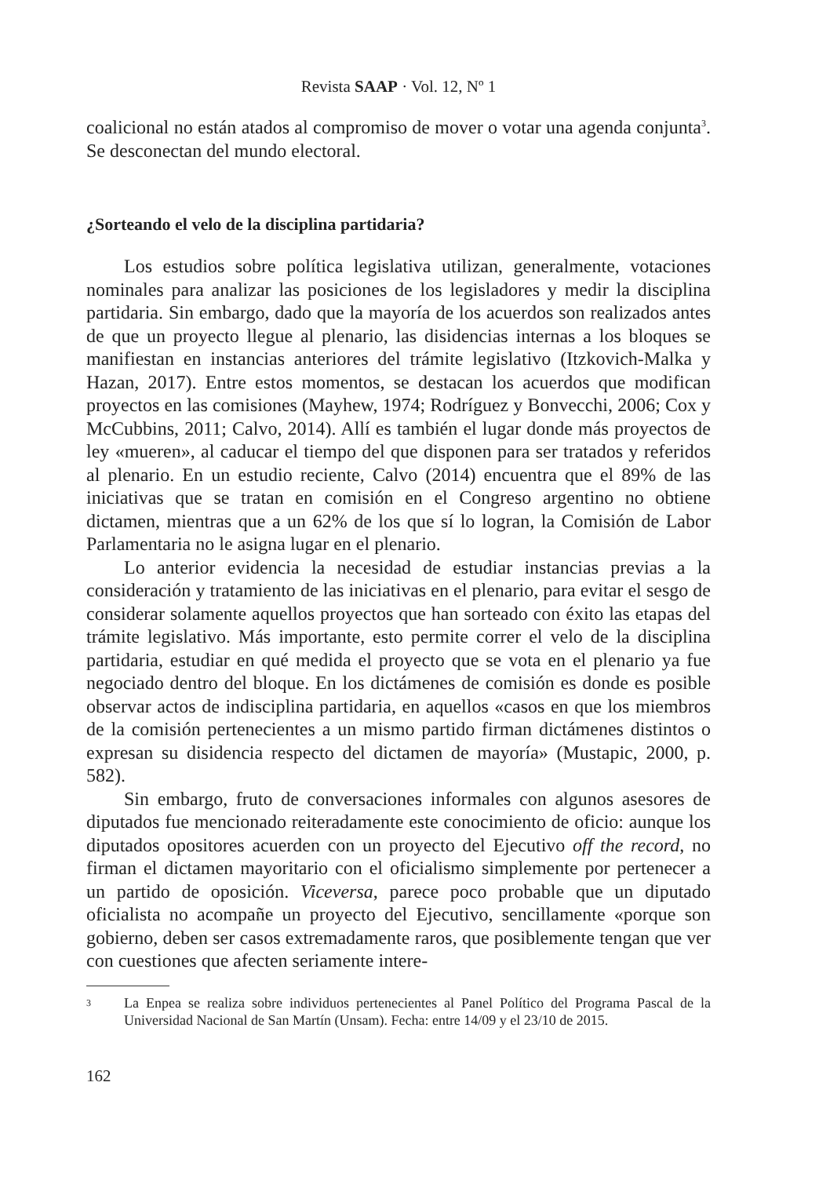Revista SAAP · Vol. 12, Nº 1
coalicional no están atados al compromiso de mover o votar una agenda conjunta<sup>3</sup>. Se desconectan del mundo electoral.
¿Sorteando el velo de la disciplina partidaria?
Los estudios sobre política legislativa utilizan, generalmente, votaciones nominales para analizar las posiciones de los legisladores y medir la disciplina partidaria. Sin embargo, dado que la mayoría de los acuerdos son realizados antes de que un proyecto llegue al plenario, las disidencias internas a los bloques se manifiestan en instancias anteriores del trámite legislativo (Itzkovich-Malka y Hazan, 2017). Entre estos momentos, se destacan los acuerdos que modifican proyectos en las comisiones (Mayhew, 1974; Rodríguez y Bonvecchi, 2006; Cox y McCubbins, 2011; Calvo, 2014). Allí es también el lugar donde más proyectos de ley «mueren», al caducar el tiempo del que disponen para ser tratados y referidos al plenario. En un estudio reciente, Calvo (2014) encuentra que el 89% de las iniciativas que se tratan en comisión en el Congreso argentino no obtiene dictamen, mientras que a un 62% de los que sí lo logran, la Comisión de Labor Parlamentaria no le asigna lugar en el plenario.
Lo anterior evidencia la necesidad de estudiar instancias previas a la consideración y tratamiento de las iniciativas en el plenario, para evitar el sesgo de considerar solamente aquellos proyectos que han sorteado con éxito las etapas del trámite legislativo. Más importante, esto permite correr el velo de la disciplina partidaria, estudiar en qué medida el proyecto que se vota en el plenario ya fue negociado dentro del bloque. En los dictámenes de comisión es donde es posible observar actos de indisciplina partidaria, en aquellos «casos en que los miembros de la comisión pertenecientes a un mismo partido firman dictámenes distintos o expresan su disidencia respecto del dictamen de mayoría» (Mustapic, 2000, p. 582).
Sin embargo, fruto de conversaciones informales con algunos asesores de diputados fue mencionado reiteradamente este conocimiento de oficio: aunque los diputados opositores acuerden con un proyecto del Ejecutivo off the record, no firman el dictamen mayoritario con el oficialismo simplemente por pertenecer a un partido de oposición. Viceversa, parece poco probable que un diputado oficialista no acompañe un proyecto del Ejecutivo, sencillamente «porque son gobierno, deben ser casos extremadamente raros, que posiblemente tengan que ver con cuestiones que afecten seriamente intere-
<sup>3</sup>
La Enpea se realiza sobre individuos pertenecientes al Panel Político del Programa Pascal de la Universidad Nacional de San Martín (Unsam). Fecha: entre 14/09 y el 23/10 de 2015.
162